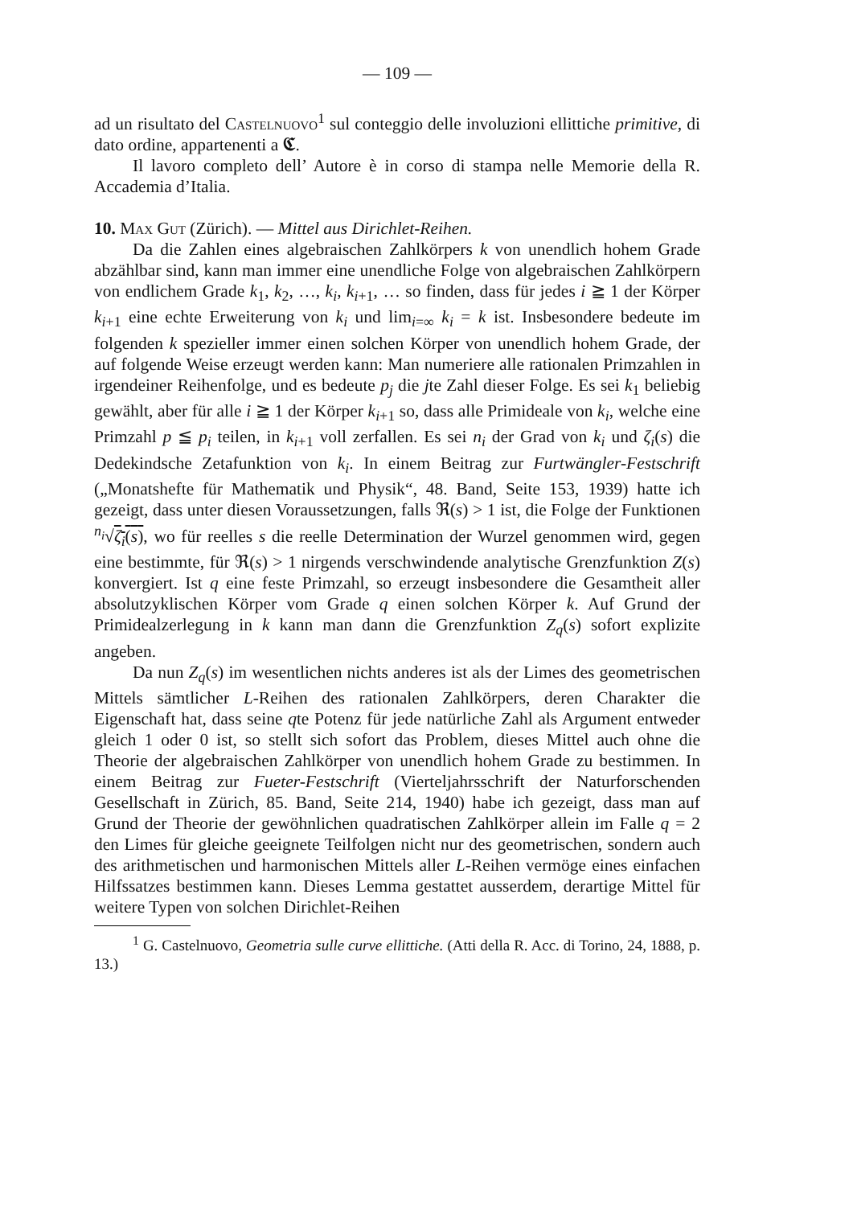— 109 —
ad un risultato del Castelnuovo<sup>1</sup> sul conteggio delle involuzioni ellittiche primitive, di dato ordine, appartenenti a 𝕮.
Il lavoro completo dell’ Autore è in corso di stampa nelle Memorie della R. Accademia d’Italia.
10. Max Gut (Zürich). — Mittel aus Dirichlet-Reihen.
Da die Zahlen eines algebraischen Zahlkörpers k von unendlich hohem Grade abzählbar sind, kann man immer eine unendliche Folge von algebraischen Zahlkörpern von endlichem Grade k<sub>1</sub>, k<sub>2</sub>, …, k<sub>i</sub>, k<sub>i+1</sub>, … so finden, dass für jedes i ≧ 1 der Körper k<sub>i+1</sub> eine echte Erweiterung von k<sub>i</sub> und lim<sub>i=∞</sub> k<sub>i</sub> = k ist. Insbesondere bedeute im folgenden k spezieller immer einen solchen Körper von unendlich hohem Grade, der auf folgende Weise erzeugt werden kann: Man numeriere alle rationalen Primzahlen in irgendeiner Reihenfolge, und es bedeute p<sub>j</sub> die jte Zahl dieser Folge. Es sei k<sub>1</sub> beliebig gewählt, aber für alle i ≧ 1 der Körper k<sub>i+1</sub> so, dass alle Primideale von k<sub>i</sub>, welche eine Primzahl p ≦ p<sub>i</sub> teilen, in k<sub>i+1</sub> voll zerfallen. Es sei n<sub>i</sub> der Grad von k<sub>i</sub> und ζ<sub>i</sub>(s) die Dedekindsche Zetafunktion von k<sub>i</sub>. In einem Beitrag zur Furtwängler-Festschrift („Monatshefte für Mathematik und Physik“, 48. Band, Seite 153, 1939) hatte ich gezeigt, dass unter diesen Voraussetzungen, falls ℜ(s) > 1 ist, die Folge der Funktionen <sup>n<sub>i</sub></sup>√ζ<sub>i</sub>(s), wo für reelles s die reelle Determination der Wurzel genommen wird, gegen eine bestimmte, für ℜ(s) > 1 nirgends verschwindende analytische Grenzfunktion Z(s) konvergiert. Ist q eine feste Primzahl, so erzeugt insbesondere die Gesamtheit aller absolutzyklischen Körper vom Grade q einen solchen Körper k. Auf Grund der Primidealzerlegung in k kann man dann die Grenzfunktion Z<sub>q</sub>(s) sofort explizite angeben.
Da nun Z<sub>q</sub>(s) im wesentlichen nichts anderes ist als der Limes des geometrischen Mittels sämtlicher L-Reihen des rationalen Zahlkörpers, deren Charakter die Eigenschaft hat, dass seine qte Potenz für jede natürliche Zahl als Argument entweder gleich 1 oder 0 ist, so stellt sich sofort das Problem, dieses Mittel auch ohne die Theorie der algebraischen Zahlkörper von unendlich hohem Grade zu bestimmen. In einem Beitrag zur Fueter-Festschrift (Vierteljahrsschrift der Naturforschenden Gesellschaft in Zürich, 85. Band, Seite 214, 1940) habe ich gezeigt, dass man auf Grund der Theorie der gewöhnlichen quadratischen Zahlkörper allein im Falle q = 2 den Limes für gleiche geeignete Teilfolgen nicht nur des geometrischen, sondern auch des arithmetischen und harmonischen Mittels aller L-Reihen vermöge eines einfachen Hilfssatzes bestimmen kann. Dieses Lemma gestattet ausserdem, derartige Mittel für weitere Typen von solchen Dirichlet-Reihen
<sup>1</sup> G. Castelnuovo, Geometria sulle curve ellittiche. (Atti della R. Acc. di Torino, 24, 1888, p. 13.)